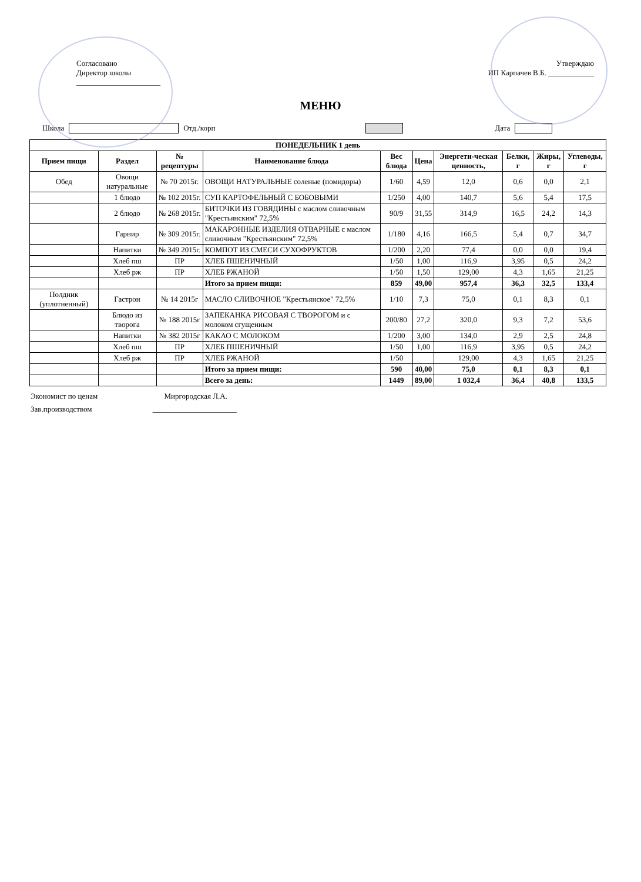Согласовано
Директор школы
______________________
Утверждаю
ИП Карпачев В.Б. ____________
МЕНЮ
Школа Отд./корп Дата
| ПОНЕДЕЛЬНИК 1 день | | | | | | | | | |
| --- | --- | --- | --- | --- | --- | --- | --- | --- | --- |
| Прием пищи | Раздел | № рецептуры | Наименование блюда | Вес блюда | Цена | Энергети-ческая ценность, | Белки, г | Жиры, г | Углеводы, г |
| Обед | Овощи натуральные | № 70 2015г. | ОВОЩИ НАТУРАЛЬНЫЕ соленые (помидоры) | 1/60 | 4,59 | 12,0 | 0,6 | 0,0 | 2,1 |
| | 1 блюдо | № 102 2015г. | СУП КАРТОФЕЛЬНЫЙ С БОБОВЫМИ | 1/250 | 4,00 | 140,7 | 5,6 | 5,4 | 17,5 |
| | 2 блюдо | № 268 2015г. | БИТОЧКИ ИЗ ГОВЯДИНЫ с маслом сливочным "Крестьянским" 72,5% | 90/9 | 31,55 | 314,9 | 16,5 | 24,2 | 14,3 |
| | Гарнир | № 309 2015г. | МАКАРОННЫЕ ИЗДЕЛИЯ ОТВАРНЫЕ с маслом сливочным "Крестьянским" 72,5% | 1/180 | 4,16 | 166,5 | 5,4 | 0,7 | 34,7 |
| | Напитки | № 349 2015г. | КОМПОТ ИЗ СМЕСИ СУХОФРУКТОВ | 1/200 | 2,20 | 77,4 | 0,0 | 0,0 | 19,4 |
| | Хлеб пш | ПР | ХЛЕБ ПШЕНИЧНЫЙ | 1/50 | 1,00 | 116,9 | 3,95 | 0,5 | 24,2 |
| | Хлеб рж | ПР | ХЛЕБ РЖАНОЙ | 1/50 | 1,50 | 129,00 | 4,3 | 1,65 | 21,25 |
| | | | Итого за прием пищи: | 859 | 49,00 | 957,4 | 36,3 | 32,5 | 133,4 |
| Полдник (уплотненный) | Гастрон | № 14 2015г | МАСЛО СЛИВОЧНОЕ "Крестьянское" 72,5% | 1/10 | 7,3 | 75,0 | 0,1 | 8,3 | 0,1 |
| | Блюдо из творога | № 188 2015г | ЗАПЕКАНКА РИСОВАЯ С ТВОРОГОМ и с молоком сгущенным | 200/80 | 27,2 | 320,0 | 9,3 | 7,2 | 53,6 |
| | Напитки | № 382 2015г | КАКАО С МОЛОКОМ | 1/200 | 3,00 | 134,0 | 2,9 | 2,5 | 24,8 |
| | Хлеб пш | ПР | ХЛЕБ ПШЕНИЧНЫЙ | 1/50 | 1,00 | 116,9 | 3,95 | 0,5 | 24,2 |
| | Хлеб рж | ПР | ХЛЕБ РЖАНОЙ | 1/50 | | 129,00 | 4,3 | 1,65 | 21,25 |
| | | | Итого за прием пищи: | 590 | 40,00 | 75,0 | 0,1 | 8,3 | 0,1 |
| | | | Всего за день: | 1449 | 89,00 | 1 032,4 | 36,4 | 40,8 | 133,5 |
Экономист по ценам Миргородская Л.А.
Зав.производством ______________________